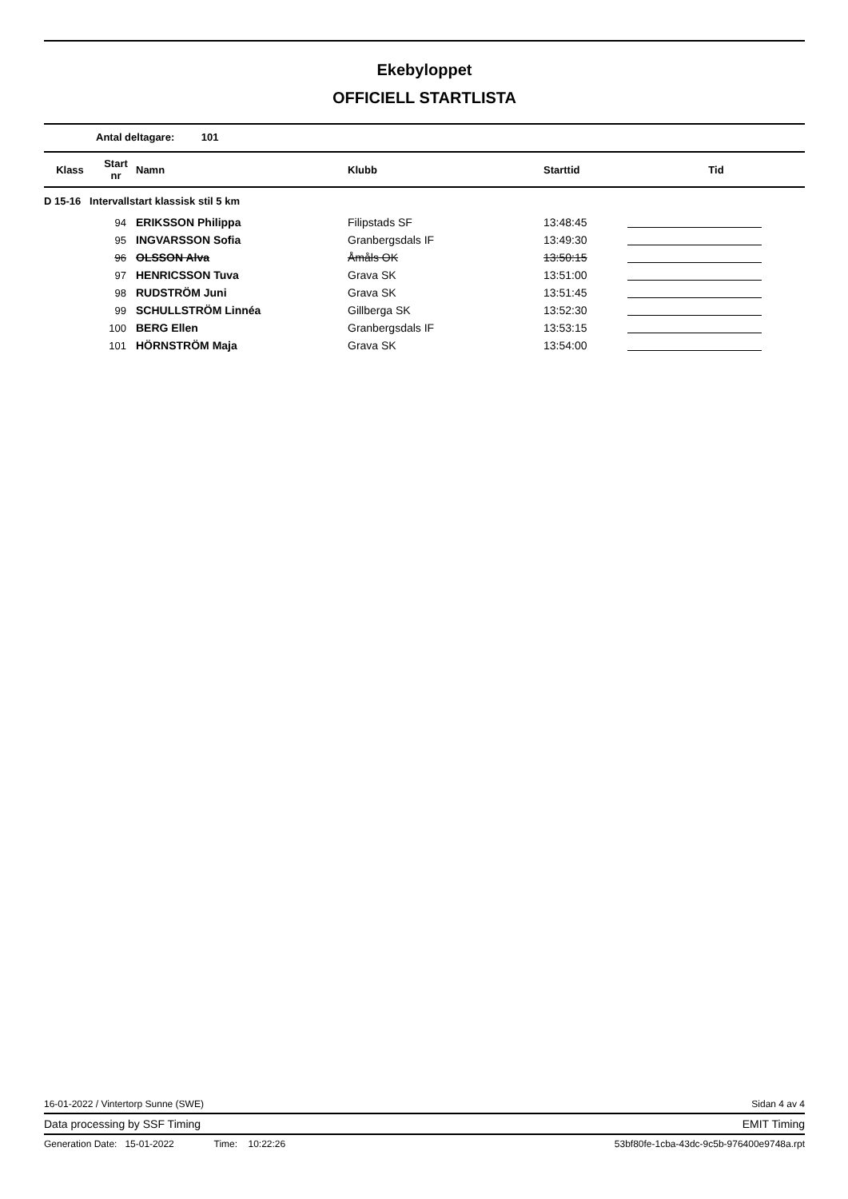Ekebyloppet
OFFICIELL STARTLISTA
Antal deltagare: 101
| Klass | Start nr | Namn | Klubb | Starttid | Tid |
| --- | --- | --- | --- | --- | --- |
| D 15-16 Intervallstart klassisk stil 5 km | | | | | |
| | 94 | ERIKSSON Philippa | Filipstads SF | 13:48:45 | |
| | 95 | INGVARSSON Sofia | Granbergsdals IF | 13:49:30 | |
| | 96 | OLSSON Alva | Åmåls OK | 13:50:15 | |
| | 97 | HENRICSSON Tuva | Grava SK | 13:51:00 | |
| | 98 | RUDSTRÖM Juni | Grava SK | 13:51:45 | |
| | 99 | SCHULLSTRÖM Linnéa | Gillberga SK | 13:52:30 | |
| | 100 | BERG Ellen | Granbergsdals IF | 13:53:15 | |
| | 101 | HÖRNSTRÖM Maja | Grava SK | 13:54:00 | |
16-01-2022 / Vintertorp Sunne (SWE) Sidan 4 av 4
Data processing by SSF Timing EMIT Timing
Generation Date: 15-01-2022 Time: 10:22:26 53bf80fe-1cba-43dc-9c5b-976400e9748a.rpt